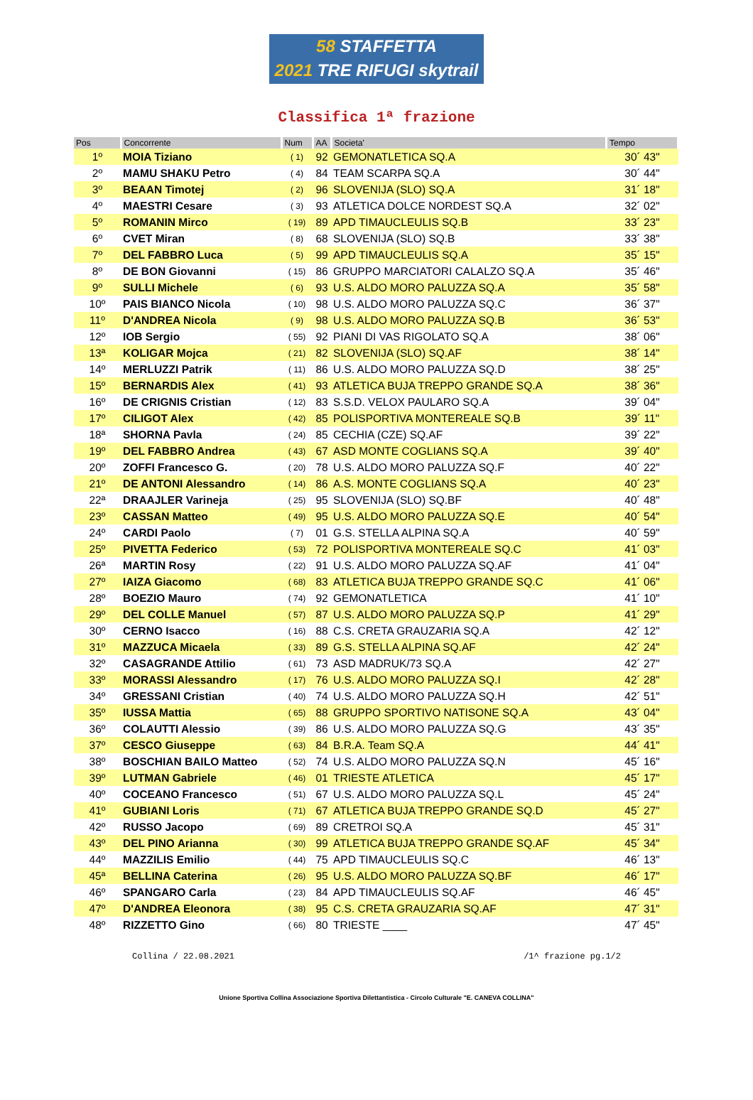58 STAFFETTA
2021 TRE RIFUGI skytrail
Classifica 1ª frazione
| Pos | Concorrente | Num | AA | Societa' | Tempo |
| --- | --- | --- | --- | --- | --- |
| 1º | MOIA Tiziano | ( 1) | 92 | GEMONATLETICA SQ.A | 30´ 43" |
| 2º | MAMU SHAKU Petro | ( 4) | 84 | TEAM SCARPA SQ.A | 30´ 44" |
| 3º | BEAAN Timotej | ( 2) | 96 | SLOVENIJA (SLO) SQ.A | 31´ 18" |
| 4º | MAESTRI Cesare | ( 3) | 93 | ATLETICA DOLCE NORDEST SQ.A | 32´ 02" |
| 5º | ROMANIN Mirco | ( 19) | 89 | APD TIMAUCLEULIS SQ.B | 33´ 23" |
| 6º | CVET Miran | ( 8) | 68 | SLOVENIJA (SLO) SQ.B | 33´ 38" |
| 7º | DEL FABBRO Luca | ( 5) | 99 | APD TIMAUCLEULIS SQ.A | 35´ 15" |
| 8º | DE BON Giovanni | ( 15) | 86 | GRUPPO MARCIATORI CALALZO SQ.A | 35´ 46" |
| 9º | SULLI Michele | ( 6) | 93 | U.S. ALDO MORO PALUZZA SQ.A | 35´ 58" |
| 10º | PAIS BIANCO Nicola | ( 10) | 98 | U.S. ALDO MORO PALUZZA SQ.C | 36´ 37" |
| 11º | D'ANDREA Nicola | ( 9) | 98 | U.S. ALDO MORO PALUZZA SQ.B | 36´ 53" |
| 12º | IOB Sergio | ( 55) | 92 | PIANI DI VAS RIGOLATO SQ.A | 38´ 06" |
| 13ª | KOLIGAR Mojca | ( 21) | 82 | SLOVENIJA (SLO) SQ.AF | 38´ 14" |
| 14º | MERLUZZI Patrik | ( 11) | 86 | U.S. ALDO MORO PALUZZA SQ.D | 38´ 25" |
| 15º | BERNARDIS Alex | ( 41) | 93 | ATLETICA BUJA TREPPO GRANDE SQ.A | 38´ 36" |
| 16º | DE CRIGNIS Cristian | ( 12) | 83 | S.S.D. VELOX PAULARO SQ.A | 39´ 04" |
| 17º | CILIGOT Alex | ( 42) | 85 | POLISPORTIVA MONTEREALE SQ.B | 39´ 11" |
| 18ª | SHORNA Pavla | ( 24) | 85 | CECHIA (CZE) SQ.AF | 39´ 22" |
| 19º | DEL FABBRO Andrea | ( 43) | 67 | ASD MONTE COGLIANS SQ.A | 39´ 40" |
| 20º | ZOFFI Francesco G. | ( 20) | 78 | U.S. ALDO MORO PALUZZA SQ.F | 40´ 22" |
| 21º | DE ANTONI Alessandro | ( 14) | 86 | A.S. MONTE COGLIANS SQ.A | 40´ 23" |
| 22ª | DRAAJLER Varineja | ( 25) | 95 | SLOVENIJA (SLO) SQ.BF | 40´ 48" |
| 23º | CASSAN Matteo | ( 49) | 95 | U.S. ALDO MORO PALUZZA SQ.E | 40´ 54" |
| 24º | CARDI Paolo | ( 7) | 01 | G.S. STELLA ALPINA SQ.A | 40´ 59" |
| 25º | PIVETTA Federico | ( 53) | 72 | POLISPORTIVA MONTEREALE SQ.C | 41´ 03" |
| 26ª | MARTIN Rosy | ( 22) | 91 | U.S. ALDO MORO PALUZZA SQ.AF | 41´ 04" |
| 27º | IAIZA Giacomo | ( 68) | 83 | ATLETICA BUJA TREPPO GRANDE SQ.C | 41´ 06" |
| 28º | BOEZIO Mauro | ( 74) | 92 | GEMONATLETICA | 41´ 10" |
| 29º | DEL COLLE Manuel | ( 57) | 87 | U.S. ALDO MORO PALUZZA SQ.P | 41´ 29" |
| 30º | CERNO Isacco | ( 16) | 88 | C.S. CRETA GRAUZARIA SQ.A | 42´ 12" |
| 31º | MAZZUCA Micaela | ( 33) | 89 | G.S. STELLA ALPINA SQ.AF | 42´ 24" |
| 32º | CASAGRANDE Attilio | ( 61) | 73 | ASD MADRUK/73 SQ.A | 42´ 27" |
| 33º | MORASSI Alessandro | ( 17) | 76 | U.S. ALDO MORO PALUZZA SQ.I | 42´ 28" |
| 34º | GRESSANI Cristian | ( 40) | 74 | U.S. ALDO MORO PALUZZA SQ.H | 42´ 51" |
| 35º | IUSSA Mattia | ( 65) | 88 | GRUPPO SPORTIVO NATISONE SQ.A | 43´ 04" |
| 36º | COLAUTTI Alessio | ( 39) | 86 | U.S. ALDO MORO PALUZZA SQ.G | 43´ 35" |
| 37º | CESCO Giuseppe | ( 63) | 84 | B.R.A. Team SQ.A | 44´ 41" |
| 38º | BOSCHIAN BAILO Matteo | ( 52) | 74 | U.S. ALDO MORO PALUZZA SQ.N | 45´ 16" |
| 39º | LUTMAN Gabriele | ( 46) | 01 | TRIESTE ATLETICA | 45´ 17" |
| 40º | COCEANO Francesco | ( 51) | 67 | U.S. ALDO MORO PALUZZA SQ.L | 45´ 24" |
| 41º | GUBIANI Loris | ( 71) | 67 | ATLETICA BUJA TREPPO GRANDE SQ.D | 45´ 27" |
| 42º | RUSSO Jacopo | ( 69) | 89 | CRETROI SQ.A | 45´ 31" |
| 43º | DEL PINO Arianna | ( 30) | 99 | ATLETICA BUJA TREPPO GRANDE SQ.AF | 45´ 34" |
| 44º | MAZZILIS Emilio | ( 44) | 75 | APD TIMAUCLEULIS SQ.C | 46´ 13" |
| 45ª | BELLINA Caterina | ( 26) | 95 | U.S. ALDO MORO PALUZZA SQ.BF | 46´ 17" |
| 46º | SPANGARO Carla | ( 23) | 84 | APD TIMAUCLEULIS SQ.AF | 46´ 45" |
| 47º | D'ANDREA Eleonora | ( 38) | 95 | C.S. CRETA GRAUZARIA SQ.AF | 47´ 31" |
| 48º | RIZZETTO Gino | ( 66) | 80 | TRIESTE ____ | 47´ 45" |
Collina / 22.08.2021 /1^ frazione pg.1/2
Unione Sportiva Collina Associazione Sportiva Dilettantistica - Circolo Culturale "E. CANEVA COLLINA"